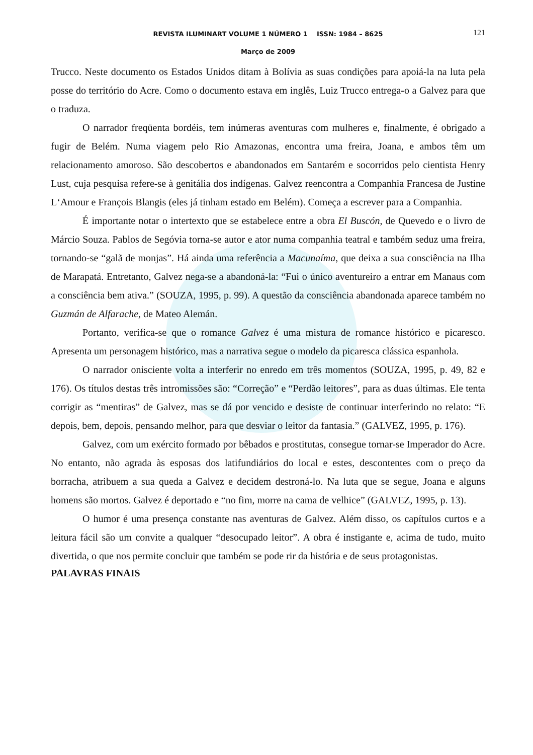REVISTA ILUMINART VOLUME 1 NÚMERO 1 ISSN: 1984 – 8625 121
Março de 2009
Trucco. Neste documento os Estados Unidos ditam à Bolívia as suas condições para apoiá-la na luta pela posse do território do Acre. Como o documento estava em inglês, Luiz Trucco entrega-o a Galvez para que o traduza.
O narrador freqüenta bordéis, tem inúmeras aventuras com mulheres e, finalmente, é obrigado a fugir de Belém. Numa viagem pelo Rio Amazonas, encontra uma freira, Joana, e ambos têm um relacionamento amoroso. São descobertos e abandonados em Santarém e socorridos pelo cientista Henry Lust, cuja pesquisa refere-se à genitália dos indígenas. Galvez reencontra a Companhia Francesa de Justine L‘Amour e François Blangis (eles já tinham estado em Belém). Começa a escrever para a Companhia.
É importante notar o intertexto que se estabelece entre a obra El Buscón, de Quevedo e o livro de Márcio Souza. Pablos de Segóvia torna-se autor e ator numa companhia teatral e também seduz uma freira, tornando-se “galã de monjas”. Há ainda uma referência a Macunaíma, que deixa a sua consciência na Ilha de Marapatá. Entretanto, Galvez nega-se a abandoná-la: “Fui o único aventureiro a entrar em Manaus com a consciência bem ativa.” (SOUZA, 1995, p. 99). A questão da consciência abandonada aparece também no Guzmán de Alfarache, de Mateo Alemán.
Portanto, verifica-se que o romance Galvez é uma mistura de romance histórico e picaresco. Apresenta um personagem histórico, mas a narrativa segue o modelo da picaresca clássica espanhola.
O narrador onisciente volta a interferir no enredo em três momentos (SOUZA, 1995, p. 49, 82 e 176). Os títulos destas três intromissões são: “Correção” e “Perdão leitores”, para as duas últimas. Ele tenta corrigir as “mentiras” de Galvez, mas se dá por vencido e desiste de continuar interferindo no relato: “E depois, bem, depois, pensando melhor, para que desviar o leitor da fantasia.” (GALVEZ, 1995, p. 176).
Galvez, com um exército formado por bêbados e prostitutas, consegue tornar-se Imperador do Acre. No entanto, não agrada às esposas dos latifundiários do local e estes, descontentes com o preço da borracha, atribuem a sua queda a Galvez e decidem destroná-lo. Na luta que se segue, Joana e alguns homens são mortos. Galvez é deportado e “no fim, morre na cama de velhice” (GALVEZ, 1995, p. 13).
O humor é uma presença constante nas aventuras de Galvez. Além disso, os capítulos curtos e a leitura fácil são um convite a qualquer “desocupado leitor”. A obra é instigante e, acima de tudo, muito divertida, o que nos permite concluir que também se pode rir da história e de seus protagonistas.
PALAVRAS FINAIS